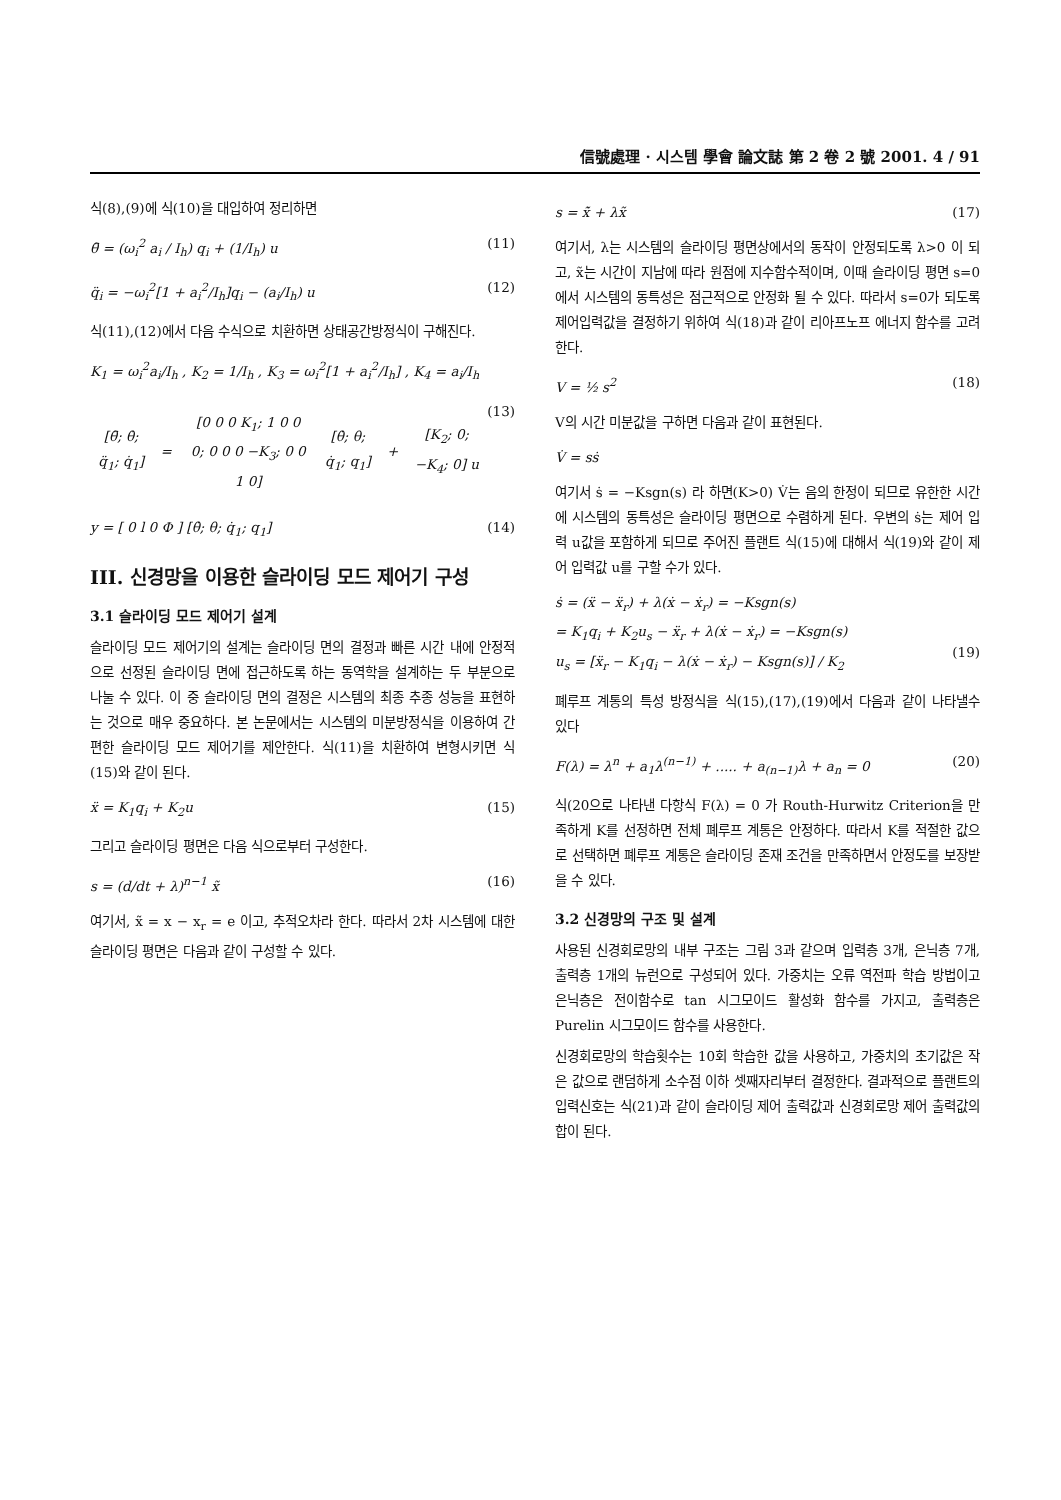信號處理 · 시스템 學會 論文誌 第 2 卷 2 號 2001. 4 / 91
식(8),(9)에 식(10)을 대입하여 정리하면
θ̈ = (ω<sub>i</sub><sup>2</sup> a<sub>i</sub> / I<sub>h</sub>) q<sub>i</sub> + (1/I<sub>h</sub>) u (11)
q̈<sub>i</sub> = −ω<sub>i</sub><sup>2</sup>[1 + a<sub>i</sub><sup>2</sup>/I<sub>h</sub>]q<sub>i</sub> − (a<sub>i</sub>/I<sub>h</sub>) u (12)
식(11),(12)에서 다음 수식으로 치환하면 상태공간방정식이 구해진다.
K<sub>1</sub> = ω<sub>i</sub><sup>2</sup>a<sub>i</sub>/I<sub>h</sub> , K<sub>2</sub> = 1/I<sub>h</sub> , K<sub>3</sub> = ω<sub>i</sub><sup>2</sup>[1 + a<sub>i</sub><sup>2</sup>/I<sub>h</sub>] , K<sub>4</sub> = a<sub>i</sub>/I<sub>h</sub>
| [θ̈; θ̇; q̈<sub>1</sub>; q̇<sub>1</sub>] | = | [0 0 0 K<sub>1</sub>; 1 0 0 0; 0 0 0 −K<sub>3</sub>; 0 0 1 0] | [θ̇; θ; q̇<sub>1</sub>; q<sub>1</sub>] | + | [K<sub>2</sub>; 0; −K<sub>4</sub>; 0] u |
(13)
y = [ 0 l 0 Φ ] [θ̇; θ; q̇<sub>1</sub>; q<sub>1</sub>] (14)
III. 신경망을 이용한 슬라이딩 모드 제어기 구성
3.1 슬라이딩 모드 제어기 설계
슬라이딩 모드 제어기의 설계는 슬라이딩 면의 결정과 빠른 시간 내에 안정적으로 선정된 슬라이딩 면에 접근하도록 하는 동역학을 설계하는 두 부분으로 나눌 수 있다. 이 중 슬라이딩 면의 결정은 시스템의 최종 추종 성능을 표현하는 것으로 매우 중요하다. 본 논문에서는 시스템의 미분방정식을 이용하여 간편한 슬라이딩 모드 제어기를 제안한다. 식(11)을 치환하여 변형시키면 식(15)와 같이 된다.
ẍ = K<sub>1</sub>q<sub>i</sub> + K<sub>2</sub>u (15)
그리고 슬라이딩 평면은 다음 식으로부터 구성한다.
s = (d/dt + λ)<sup>n−1</sup> x̃ (16)
여기서, x̃ = x − x<sub>r</sub> = e 이고, 추적오차라 한다. 따라서 2차 시스템에 대한 슬라이딩 평면은 다음과 같이 구성할 수 있다.
s = x̃̇ + λx̃ (17)
여기서, λ는 시스템의 슬라이딩 평면상에서의 동작이 안정되도록 λ>0 이 되고, x̃는 시간이 지남에 따라 원점에 지수함수적이며, 이때 슬라이딩 평면 s=0에서 시스템의 동특성은 점근적으로 안정화 될 수 있다. 따라서 s=0가 되도록 제어입력값을 결정하기 위하여 식(18)과 같이 리아프노프 에너지 함수를 고려한다.
V = ½ s<sup>2</sup> (18)
V의 시간 미분값을 구하면 다음과 같이 표현된다.
V̇ = sṡ
여기서 ṡ = −Ksgn(s) 라 하면(K>0) V̇는 음의 한정이 되므로 유한한 시간에 시스템의 동특성은 슬라이딩 평면으로 수렴하게 된다. 우변의 ṡ는 제어 입력 u값을 포함하게 되므로 주어진 플랜트 식(15)에 대해서 식(19)와 같이 제어 입력값 u를 구할 수가 있다.
ṡ = (ẍ − ẍ<sub>r</sub>) + λ(ẋ − ẋ<sub>r</sub>) = −Ksgn(s)
= K<sub>1</sub>q<sub>i</sub> + K<sub>2</sub>u<sub>s</sub> − ẍ<sub>r</sub> + λ(ẋ − ẋ<sub>r</sub>) = −Ksgn(s)
u<sub>s</sub> = [ẍ<sub>r</sub> − K<sub>1</sub>q<sub>i</sub> − λ(ẋ − ẋ<sub>r</sub>) − Ksgn(s)] / K<sub>2</sub>
(19)
폐루프 계통의 특성 방정식을 식(15),(17),(19)에서 다음과 같이 나타낼수 있다
F(λ) = λ<sup>n</sup> + a<sub>1</sub>λ<sup>(n−1)</sup> + ..... + a<sub>(n−1)</sub>λ + a<sub>n</sub> = 0 (20)
식(20으로 나타낸 다항식 F(λ) = 0 가 Routh-Hurwitz Criterion을 만족하게 K를 선정하면 전체 폐루프 계통은 안정하다. 따라서 K를 적절한 값으로 선택하면 폐루프 계통은 슬라이딩 존재 조건을 만족하면서 안정도를 보장받을 수 있다.
3.2 신경망의 구조 및 설계
사용된 신경회로망의 내부 구조는 그림 3과 같으며 입력층 3개, 은닉층 7개, 출력층 1개의 뉴런으로 구성되어 있다. 가중치는 오류 역전파 학습 방법이고 은닉층은 전이함수로 tan 시그모이드 활성화 함수를 가지고, 출력층은 Purelin 시그모이드 함수를 사용한다.
신경회로망의 학습횟수는 10회 학습한 값을 사용하고, 가중치의 초기값은 작은 값으로 랜덤하게 소수점 이하 셋째자리부터 결정한다. 결과적으로 플랜트의 입력신호는 식(21)과 같이 슬라이딩 제어 출력값과 신경회로망 제어 출력값의 합이 된다.